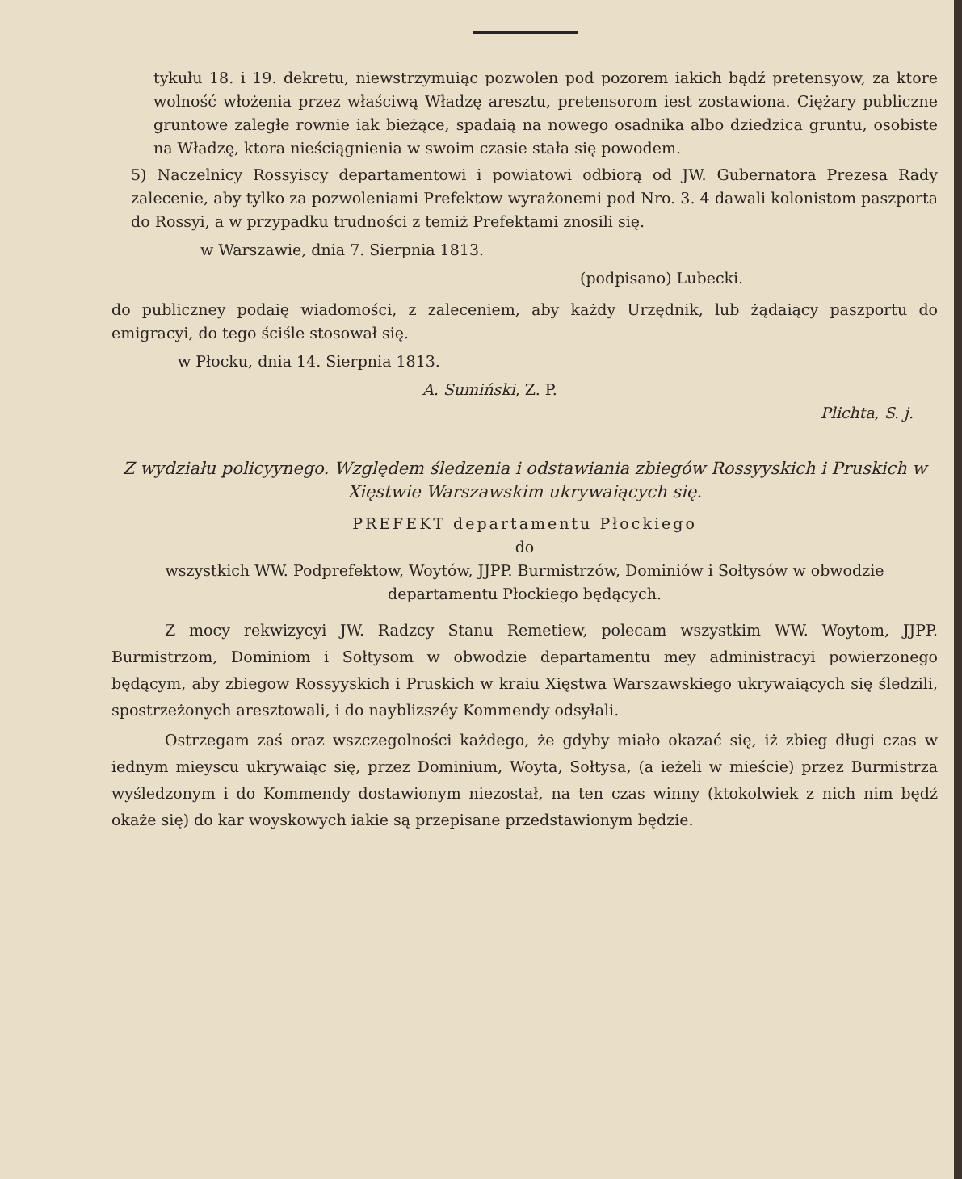tykułu 18. i 19. dekretu, niewstrzymuiąc pozwolen pod pozorem iakich bądź pretensyow, za ktore wolność włożenia przez właściwą Władzę aresztu, pretensorom iest zostawiona. Ciężary publiczne gruntowe zaległe rownie iak bieżące, spadaią na nowego osadnika albo dziedzica gruntu, osobiste na Władzę, ktora nieściągnienia w swoim czasie stała się powodem.
5) Naczelnicy Rossyiscy departamentowi i powiatowi odbiorą od JW. Gubernatora Prezesa Rady zalecenie, aby tylko za pozwoleniami Prefektow wyrażonemi pod Nro. 3. 4 dawali kolonistom paszporta do Rossyi, a w przypadku trudności z temiż Prefektami znosili się.
w Warszawie, dnia 7. Sierpnia 1813.
(podpisano) Lubecki.
do publiczney podaię wiadomości, z zaleceniem, aby każdy Urzędnik, lub żądaiący paszportu do emigracyi, do tego ściśle stosował się.
w Płocku, dnia 14. Sierpnia 1813.
A. Sumiński, Z. P.
Plichta, S. j.
Z wydziału policyynego. Względem śledzenia i odstawiania zbiegów Rossyyskich i Pruskich w Xięstwie Warszawskim ukrywaiących się.
PREFEKT departamentu Płockiego
do
wszystkich WW. Podprefektow, Woytów, JJPP. Burmistrzów, Dominiów i Sołtysów w obwodzie departamentu Płockiego będących.
Z mocy rekwizycyi JW. Radzcy Stanu Remetiew, polecam wszystkim WW. Woytom, JJPP. Burmistrzom, Dominiom i Sołtysom w obwodzie departamentu mey administracyi powierzonego będącym, aby zbiegow Rossyyskich i Pruskich w kraiu Xięstwa Warszawskiego ukrywaiących się śledzili, spostrzeżonych aresztowali, i do nayblizszéy Kommendy odsyłali.
Ostrzegam zaś oraz wszczegolności każdego, że gdyby miało okazać się, iż zbieg długi czas w iednym mieyscu ukrywaiąc się, przez Dominium, Woyta, Sołtysa, (a ieżeli w mieście) przez Burmistrza wyśledzonym i do Kommendy dostawionym niezostał, na ten czas winny (ktokolwiek z nich nim będź okaże się) do kar woyskowych iakie są przepisane przedstawionym będzie.